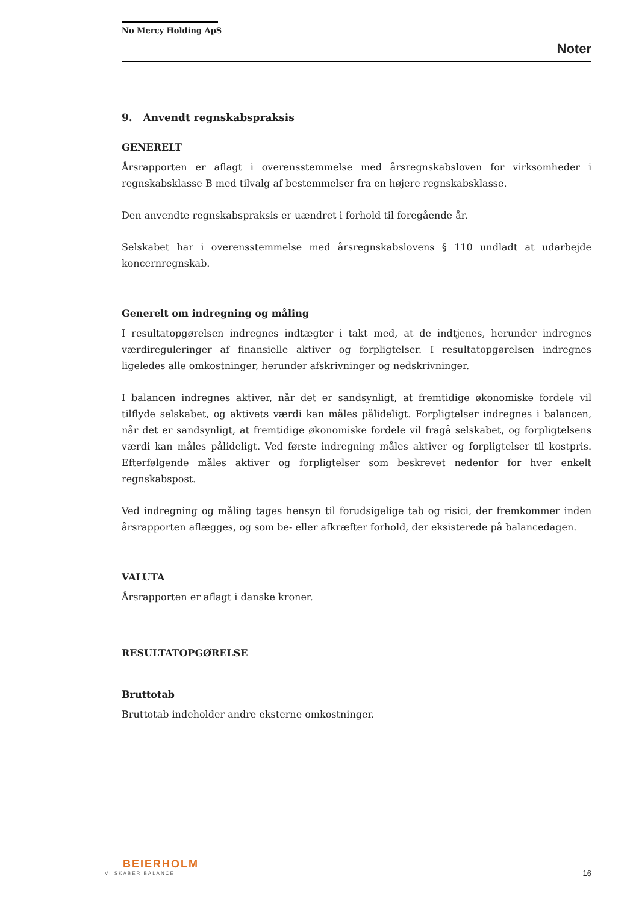No Mercy Holding ApS
Noter
9. Anvendt regnskabspraksis
GENERELT
Årsrapporten er aflagt i overensstemmelse med årsregnskabsloven for virksomheder i regnskabsklasse B med tilvalg af bestemmelser fra en højere regnskabsklasse.
Den anvendte regnskabspraksis er uændret i forhold til foregående år.
Selskabet har i overensstemmelse med årsregnskabslovens § 110 undladt at udarbejde koncernregnskab.
Generelt om indregning og måling
I resultatopgørelsen indregnes indtægter i takt med, at de indtjenes, herunder indregnes værdireguleringer af finansielle aktiver og forpligtelser. I resultatopgørelsen indregnes ligeledes alle omkostninger, herunder afskrivninger og nedskrivninger.
I balancen indregnes aktiver, når det er sandsynligt, at fremtidige økonomiske fordele vil tilflyde selskabet, og aktivets værdi kan måles pålideligt. Forpligtelser indregnes i balancen, når det er sandsynligt, at fremtidige økonomiske fordele vil fragå selskabet, og forpligtelsens værdi kan måles pålideligt. Ved første indregning måles aktiver og forpligtelser til kostpris. Efterfølgende måles aktiver og forpligtelser som beskrevet nedenfor for hver enkelt regnskabspost.
Ved indregning og måling tages hensyn til forudsigelige tab og risici, der fremkommer inden årsrapporten aflægges, og som be- eller afkræfter forhold, der eksisterede på balancedagen.
VALUTA
Årsrapporten er aflagt i danske kroner.
RESULTATOPGØRELSE
Bruttotab
Bruttotab indeholder andre eksterne omkostninger.
BEIERHOLM
VI SKABER BALANCE
16